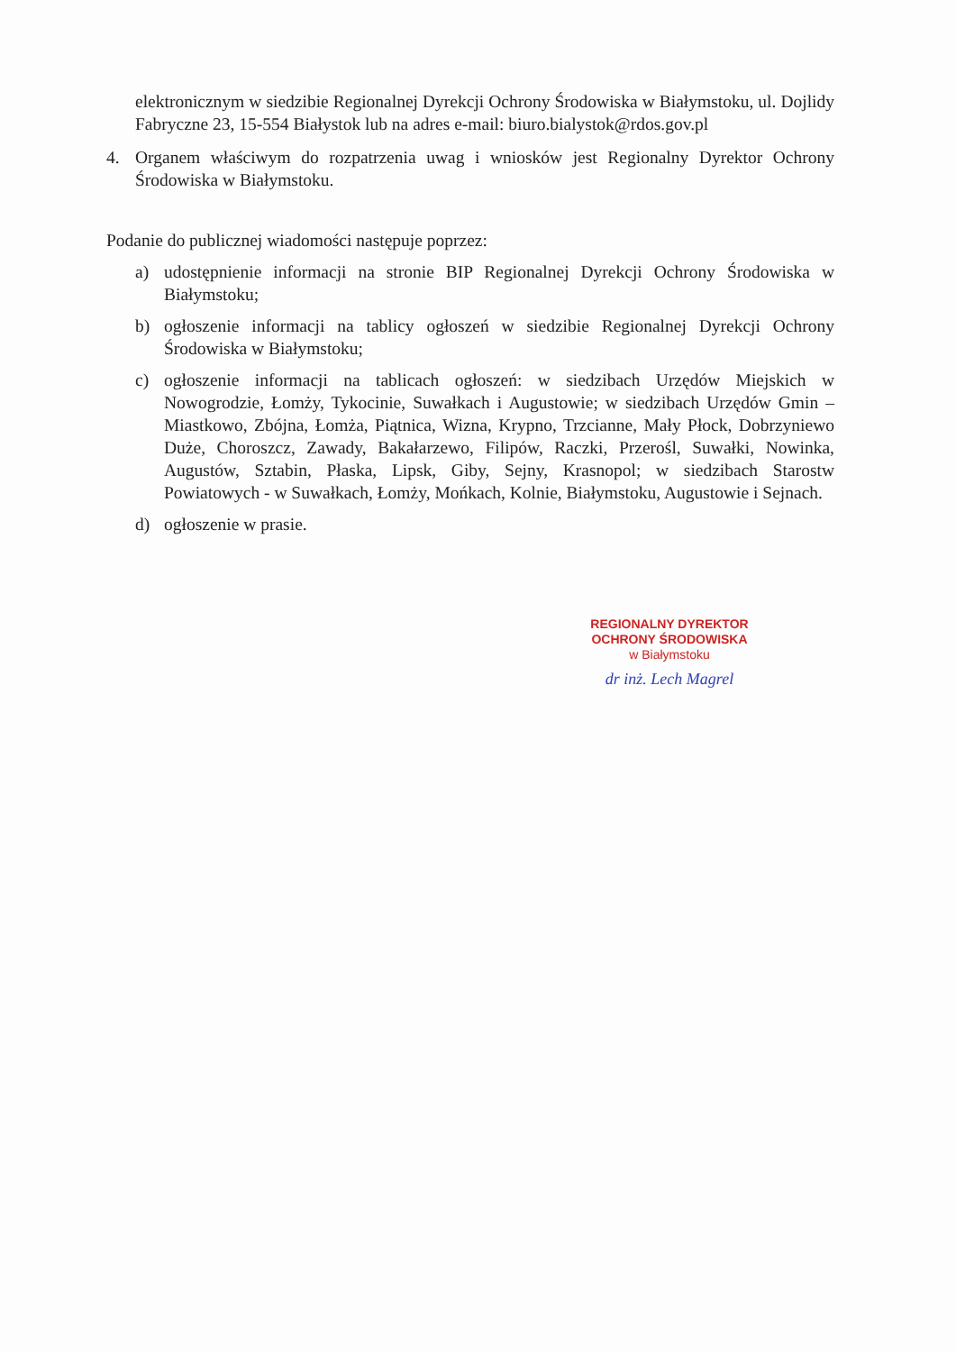elektronicznym w siedzibie Regionalnej Dyrekcji Ochrony Środowiska w Białymstoku, ul. Dojlidy Fabryczne 23, 15-554 Białystok lub na adres e-mail: biuro.bialystok@rdos.gov.pl
4. Organem właściwym do rozpatrzenia uwag i wniosków jest Regionalny Dyrektor Ochrony Środowiska w Białymstoku.
Podanie do publicznej wiadomości następuje poprzez:
a) udostępnienie informacji na stronie BIP Regionalnej Dyrekcji Ochrony Środowiska w Białymstoku;
b) ogłoszenie informacji na tablicy ogłoszeń w siedzibie Regionalnej Dyrekcji Ochrony Środowiska w Białymstoku;
c) ogłoszenie informacji na tablicach ogłoszeń: w siedzibach Urzędów Miejskich w Nowogrodzie, Łomży, Tykocinie, Suwałkach i Augustowie; w siedzibach Urzędów Gmin – Miastkowo, Zbójna, Łomża, Piątnica, Wizna, Krypno, Trzcianne, Mały Płock, Dobrzyniewo Duże, Choroszcz, Zawady, Bakałarzewo, Filipów, Raczki, Przerośl, Suwałki, Nowinka, Augustów, Sztabin, Płaska, Lipsk, Giby, Sejny, Krasnopol; w siedzibach Starostw Powiatowych - w Suwałkach, Łomży, Mońkach, Kolnie, Białymstoku, Augustowie i Sejnach.
d) ogłoszenie w prasie.
REGIONALNY DYREKTOR
OCHRONY ŚRODOWISKA
w Białymstoku
dr inż. Lech Magrel